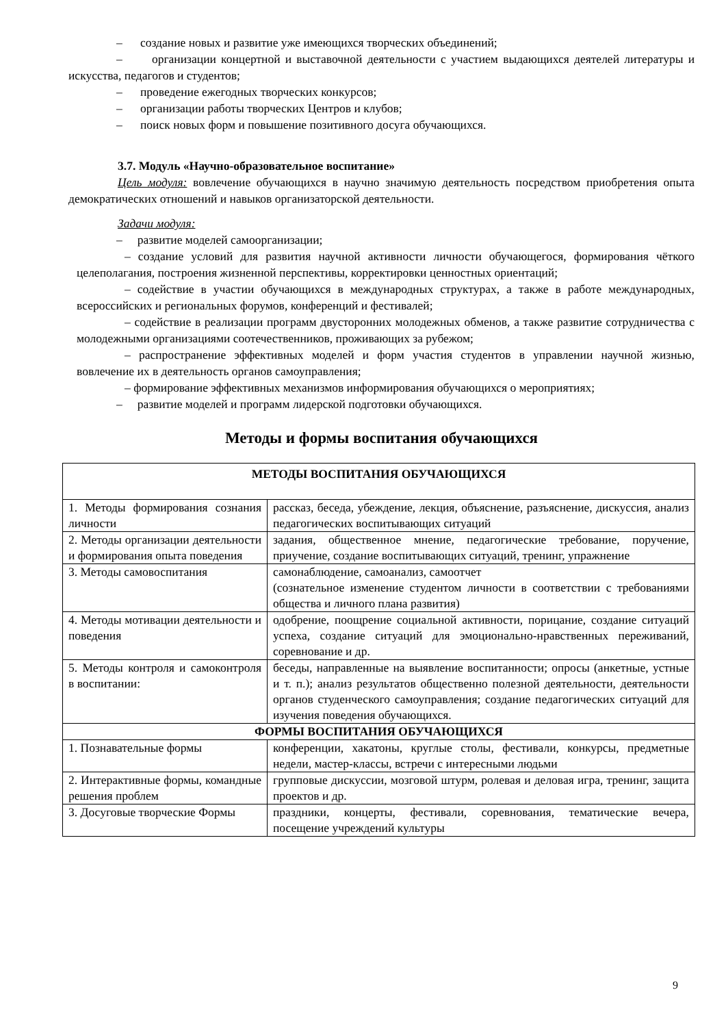– создание новых и развитие уже имеющихся творческих объединений;
– организации концертной и выставочной деятельности с участием выдающихся деятелей литературы и искусства, педагогов и студентов;
– проведение ежегодных творческих конкурсов;
– организации работы творческих Центров и клубов;
– поиск новых форм и повышение позитивного досуга обучающихся.
3.7. Модуль «Научно-образовательное воспитание»
Цель модуля: вовлечение обучающихся в научно значимую деятельность посредством приобретения опыта демократических отношений и навыков организаторской деятельности.
Задачи модуля:
– развитие моделей самоорганизации;
– создание условий для развития научной активности личности обучающегося, формирования чёткого целеполагания, построения жизненной перспективы, корректировки ценностных ориентаций;
– содействие в участии обучающихся в международных структурах, а также в работе международных, всероссийских и региональных форумов, конференций и фестивалей;
– содействие в реализации программ двусторонних молодежных обменов, а также развитие сотрудничества с молодежными организациями соотечественников, проживающих за рубежом;
– распространение эффективных моделей и форм участия студентов в управлении научной жизнью, вовлечение их в деятельность органов самоуправления;
– формирование эффективных механизмов информирования обучающихся о мероприятиях;
– развитие моделей и программ лидерской подготовки обучающихся.
Методы и формы воспитания обучающихся
| МЕТОДЫ ВОСПИТАНИЯ ОБУЧАЮЩИХСЯ | |
| --- | --- |
| 1. Методы формирования сознания личности | рассказ, беседа, убеждение, лекция, объяснение, разъяснение, дискуссия, анализ педагогических воспитывающих ситуаций |
| 2. Методы организации деятельности и формирования опыта поведения | задания, общественное мнение, педагогические требование, поручение, приучение, создание воспитывающих ситуаций, тренинг, упражнение |
| 3. Методы самовоспитания | самонаблюдение, самоанализ, самоотчет (сознательное изменение студентом личности в соответствии с требованиями общества и личного плана развития) |
| 4. Методы мотивации деятельности и поведения | одобрение, поощрение социальной активности, порицание, создание ситуаций успеха, создание ситуаций для эмоционально-нравственных переживаний, соревнование и др. |
| 5. Методы контроля и самоконтроля в воспитании: | беседы, направленные на выявление воспитанности; опросы (анкетные, устные и т. п.); анализ результатов общественно полезной деятельности, деятельности органов студенческого самоуправления; создание педагогических ситуаций для изучения поведения обучающихся. |
| ФОРМЫ ВОСПИТАНИЯ ОБУЧАЮЩИХСЯ | |
| 1. Познавательные формы | конференции, хакатоны, круглые столы, фестивали, конкурсы, предметные недели, мастер-классы, встречи с интересными людьми |
| 2. Интерактивные формы, командные решения проблем | групповые дискуссии, мозговой штурм, ролевая и деловая игра, тренинг, защита проектов и др. |
| 3. Досуговые творческие Формы | праздники, концерты, фестивали, соревнования, тематические вечера, посещение учреждений культуры |
9